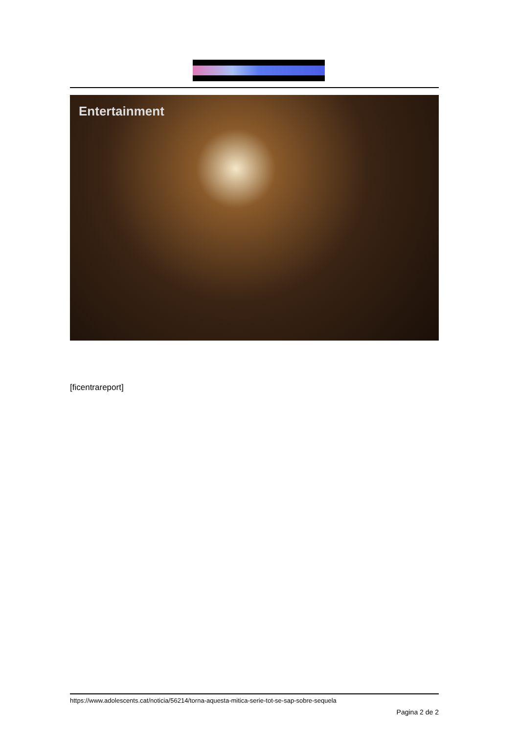Entertainment
[ficentrareport]
https://www.adolescents.cat/noticia/56214/torna-aquesta-mitica-serie-tot-se-sap-sobre-sequela
Pagina 2 de 2